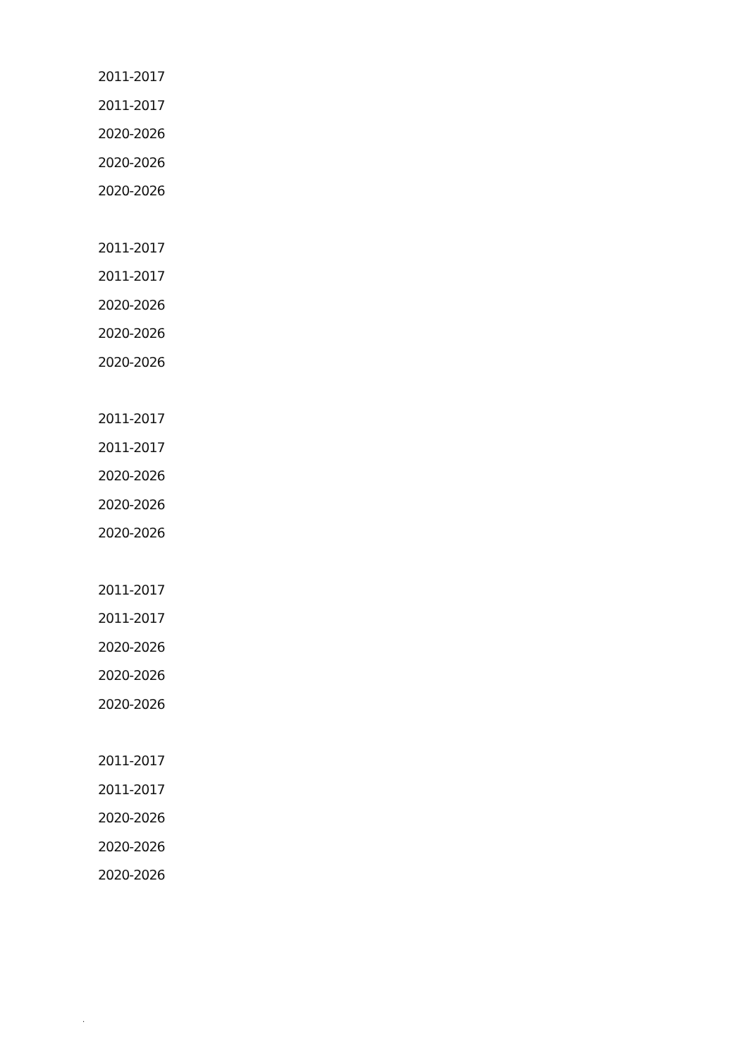2011-2017
2011-2017
2020-2026
2020-2026
2020-2026
2011-2017
2011-2017
2020-2026
2020-2026
2020-2026
2011-2017
2011-2017
2020-2026
2020-2026
2020-2026
2011-2017
2011-2017
2020-2026
2020-2026
2020-2026
2011-2017
2011-2017
2020-2026
2020-2026
2020-2026
.